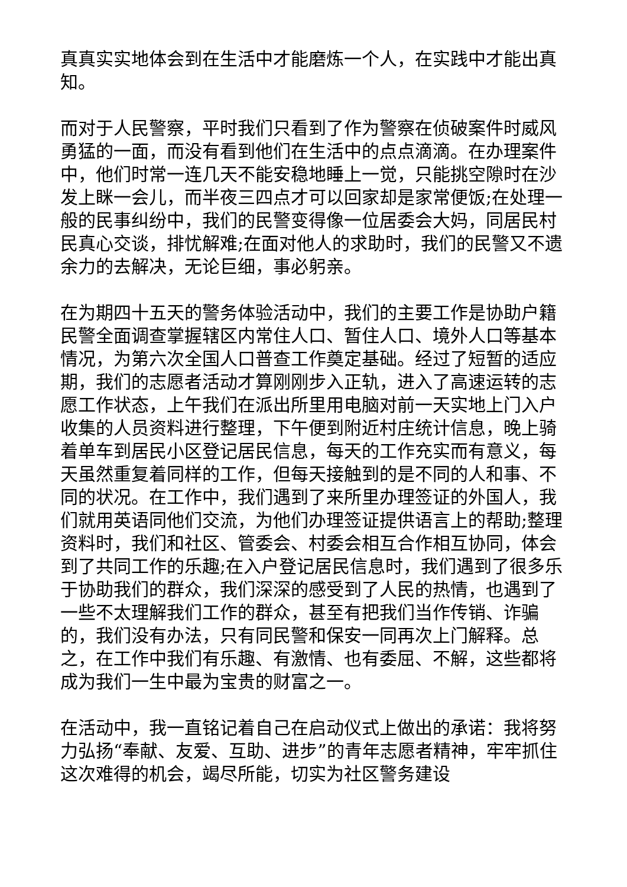真真实实地体会到在生活中才能磨炼一个人，在实践中才能出真知。
而对于人民警察，平时我们只看到了作为警察在侦破案件时威风勇猛的一面，而没有看到他们在生活中的点点滴滴。在办理案件中，他们时常一连几天不能安稳地睡上一觉，只能挑空隙时在沙发上眯一会儿，而半夜三四点才可以回家却是家常便饭;在处理一般的民事纠纷中，我们的民警变得像一位居委会大妈，同居民村民真心交谈，排忧解难;在面对他人的求助时，我们的民警又不遗余力的去解决，无论巨细，事必躬亲。
在为期四十五天的警务体验活动中，我们的主要工作是协助户籍民警全面调查掌握辖区内常住人口、暂住人口、境外人口等基本情况，为第六次全国人口普查工作奠定基础。经过了短暂的适应期，我们的志愿者活动才算刚刚步入正轨，进入了高速运转的志愿工作状态，上午我们在派出所里用电脑对前一天实地上门入户收集的人员资料进行整理，下午便到附近村庄统计信息，晚上骑着单车到居民小区登记居民信息，每天的工作充实而有意义，每天虽然重复着同样的工作，但每天接触到的是不同的人和事、不同的状况。在工作中，我们遇到了来所里办理签证的外国人，我们就用英语同他们交流，为他们办理签证提供语言上的帮助;整理资料时，我们和社区、管委会、村委会相互合作相互协同，体会到了共同工作的乐趣;在入户登记居民信息时，我们遇到了很多乐于协助我们的群众，我们深深的感受到了人民的热情，也遇到了一些不太理解我们工作的群众，甚至有把我们当作传销、诈骗的，我们没有办法，只有同民警和保安一同再次上门解释。总之，在工作中我们有乐趣、有激情、也有委屈、不解，这些都将成为我们一生中最为宝贵的财富之一。
在活动中，我一直铭记着自己在启动仪式上做出的承诺：我将努力弘扬“奉献、友爱、互助、进步”的青年志愿者精神，牢牢抓住这次难得的机会，竭尽所能，切实为社区警务建设